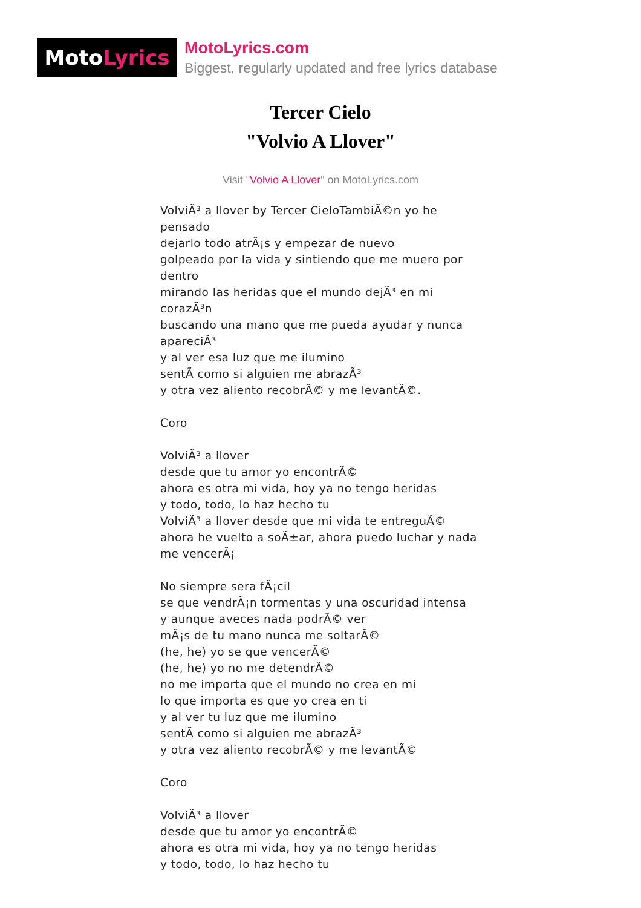Moto Lyrics
MotoLyrics.com
Biggest, regularly updated and free lyrics database
Tercer Cielo
"Volvio A Llover"
Visit "Volvio A Llover" on MotoLyrics.com
VolviÃ³ a llover by Tercer CieloTambiÃ©n yo he pensado
dejarlo todo atrÃ¡s y empezar de nuevo
golpeado por la vida y sintiendo que me muero por dentro
mirando las heridas que el mundo dejÃ³ en mi corazÃ³n
buscando una mano que me pueda ayudar y nunca apareciÃ³
y al ver esa luz que me ilumino
sentÃ como si alguien me abrazÃ³
y otra vez aliento recobrÃ© y me levantÃ©.
Coro
VolviÃ³ a llover
desde que tu amor yo encontrÃ©
ahora es otra mi vida, hoy ya no tengo heridas
y todo, todo, lo haz hecho tu
VolviÃ³ a llover desde que mi vida te entreguÃ©
ahora he vuelto a soÃ±ar, ahora puedo luchar y nada me vencerÃ¡
No siempre sera fÃ¡cil
se que vendrÃ¡n tormentas y una oscuridad intensa
y aunque aveces nada podrÃ© ver
mÃ¡s de tu mano nunca me soltarÃ©
(he, he) yo se que vencerÃ©
(he, he) yo no me detendrÃ©
no me importa que el mundo no crea en mi
lo que importa es que yo crea en ti
y al ver tu luz que me ilumino
sentÃ como si alguien me abrazÃ³
y otra vez aliento recobrÃ© y me levantÃ©
Coro
VolviÃ³ a llover
desde que tu amor yo encontrÃ©
ahora es otra mi vida, hoy ya no tengo heridas
y todo, todo, lo haz hecho tu